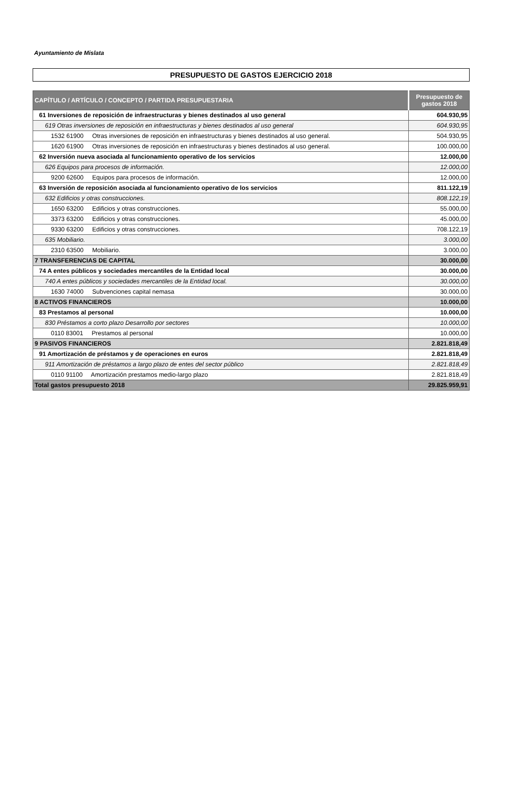Ayuntamiento de Mislata
PRESUPUESTO DE GASTOS EJERCICIO 2018
| CAPÍTULO / ARTÍCULO / CONCEPTO / PARTIDA PRESUPUESTARIA | Presupuesto de gastos 2018 |
| --- | --- |
| 61 Inversiones de reposición de infraestructuras y bienes destinados al uso general | 604.930,95 |
| 619 Otras inversiones de reposición en infraestructuras y bienes destinados al uso general | 604.930,95 |
| 1532 61900 Otras inversiones de reposición en infraestructuras y bienes destinados al uso general. | 504.930,95 |
| 1620 61900 Otras inversiones de reposición en infraestructuras y bienes destinados al uso general. | 100.000,00 |
| 62 Inversión nueva asociada al funcionamiento operativo de los servicios | 12.000,00 |
| 626 Equipos para procesos de información. | 12.000,00 |
| 9200 62600 Equipos para procesos de información. | 12.000,00 |
| 63 Inversión de reposición asociada al funcionamiento operativo de los servicios | 811.122,19 |
| 632 Edificios y otras construcciones. | 808.122,19 |
| 1650 63200 Edificios y otras construcciones. | 55.000,00 |
| 3373 63200 Edificios y otras construcciones. | 45.000,00 |
| 9330 63200 Edificios y otras construcciones. | 708.122,19 |
| 635 Mobiliario. | 3.000,00 |
| 2310 63500 Mobiliario. | 3.000,00 |
| 7 TRANSFERENCIAS DE CAPITAL | 30.000,00 |
| 74 A entes públicos y sociedades mercantiles de la Entidad local | 30.000,00 |
| 740 A entes públicos y sociedades mercantiles de la Entidad local. | 30.000,00 |
| 1630 74000 Subvenciones capital nemasa | 30.000,00 |
| 8 ACTIVOS FINANCIEROS | 10.000,00 |
| 83 Prestamos al personal | 10.000,00 |
| 830 Préstamos a corto plazo Desarrollo por sectores | 10.000,00 |
| 0110 83001 Prestamos al personal | 10.000,00 |
| 9 PASIVOS FINANCIEROS | 2.821.818,49 |
| 91 Amortización de préstamos y de operaciones en euros | 2.821.818,49 |
| 911 Amortización de préstamos a largo plazo de entes del sector público | 2.821.818,49 |
| 0110 91100 Amortización prestamos medio-largo plazo | 2.821.818,49 |
| Total gastos presupuesto 2018 | 29.825.959,91 |